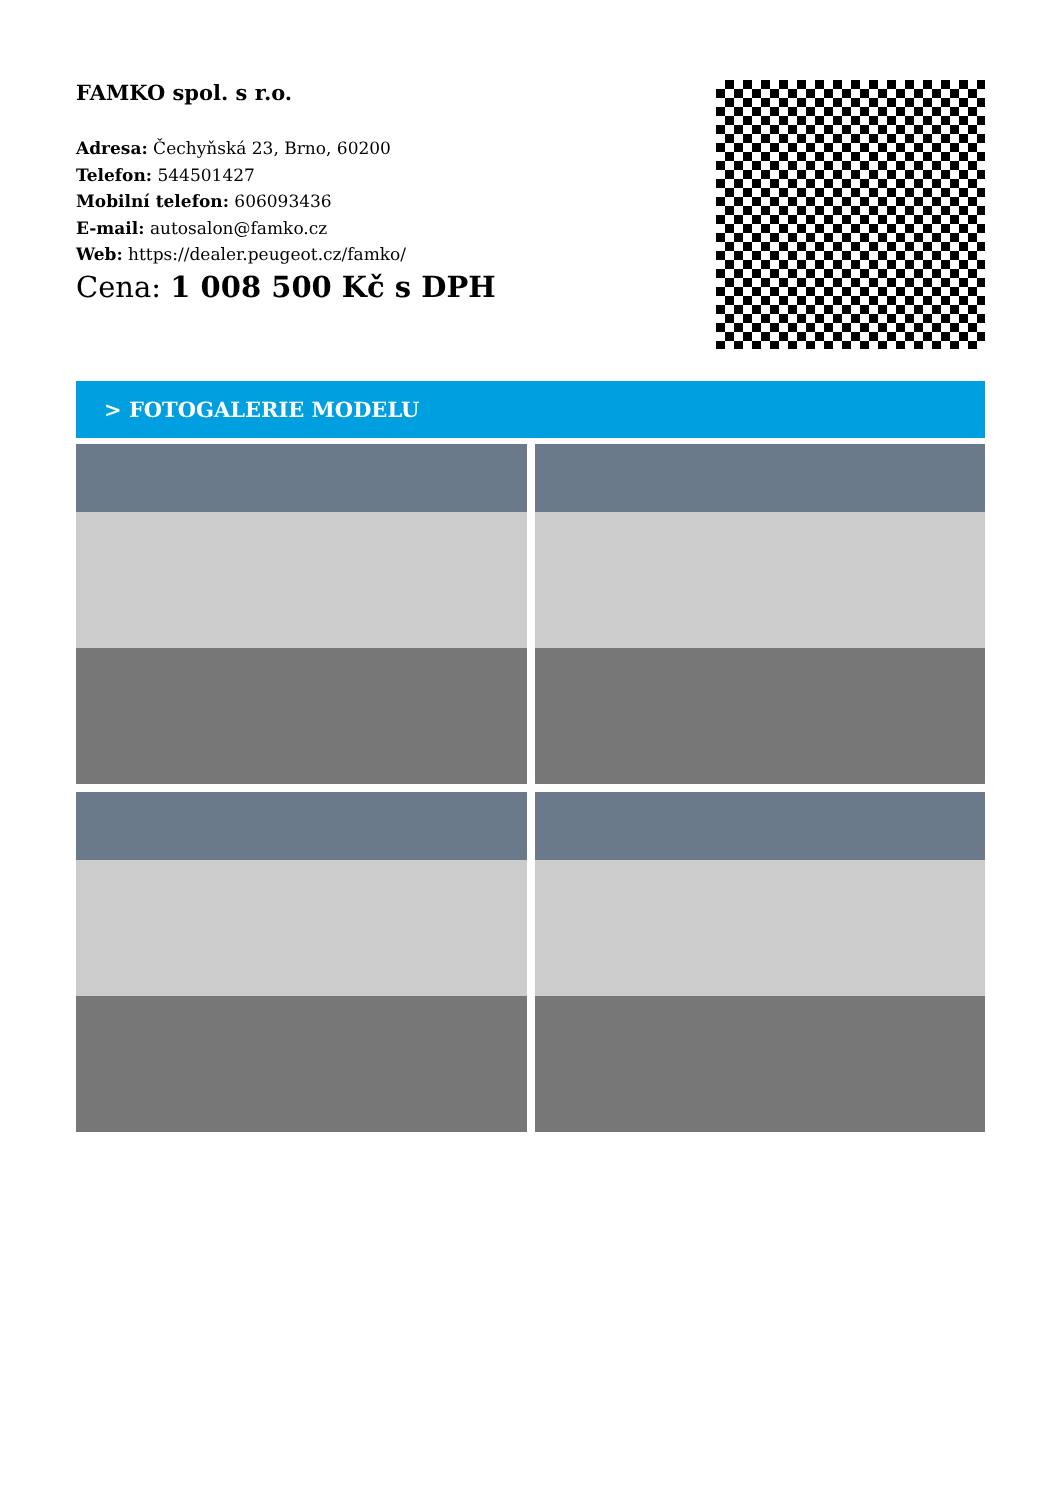FAMKO spol. s r.o.
Adresa: Čechyňská 23, Brno, 60200
Telefon: 544501427
Mobilní telefon: 606093436
E-mail: autosalon@famko.cz
Web: https://dealer.peugeot.cz/famko/
Cena: 1 008 500 Kč s DPH
> FOTOGALERIE MODELU